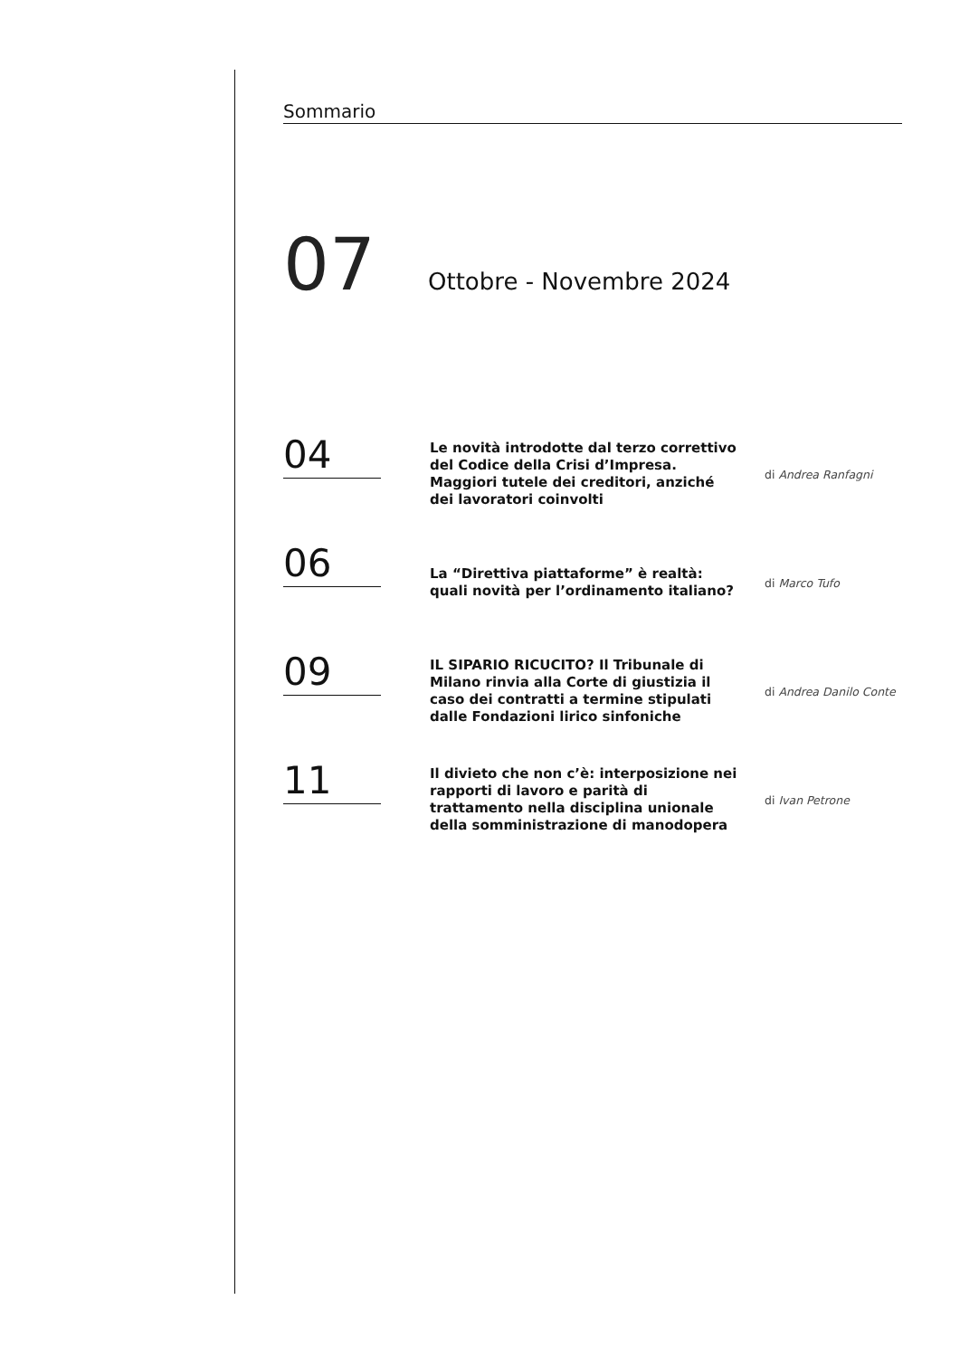Sommario
07
Ottobre - Novembre 2024
04
Le novità introdotte dal terzo correttivo del Codice della Crisi d’Impresa. Maggiori tutele dei creditori, anziché dei lavoratori coinvolti
di Andrea Ranfagni
06
La “Direttiva piattaforme” è realtà: quali novità per l’ordinamento italiano?
di Marco Tufo
09
IL SIPARIO RICUCITO? Il Tribunale di Milano rinvia alla Corte di giustizia il caso dei contratti a termine stipulati dalle Fondazioni lirico sinfoniche
di Andrea Danilo Conte
11
Il divieto che non c’è: interposizione nei rapporti di lavoro e parità di trattamento nella disciplina unionale della somministrazione di manodopera
di Ivan Petrone